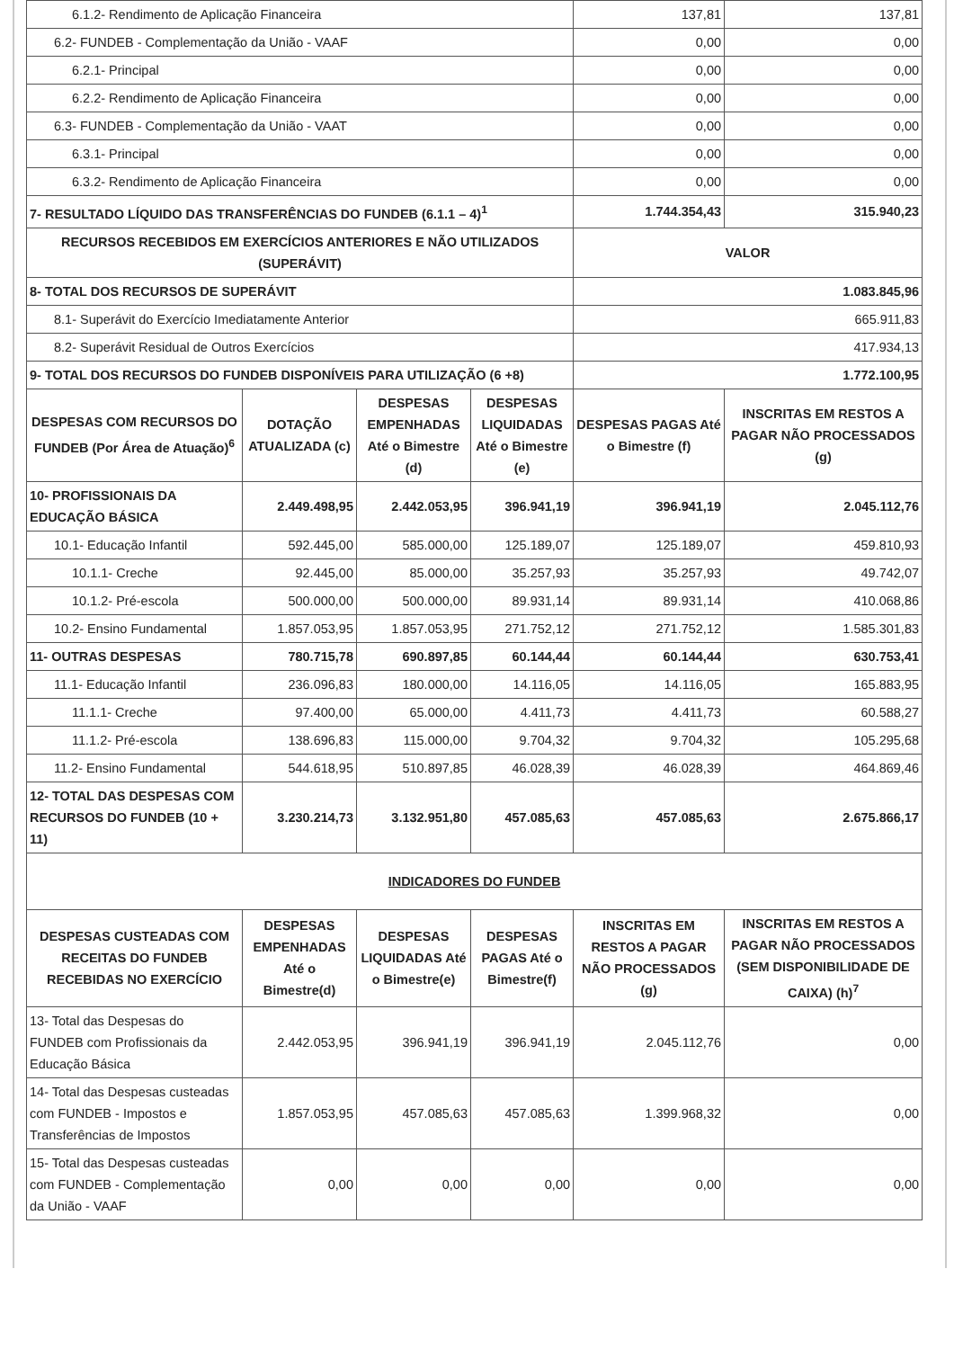| 6.1.2- Rendimento de Aplicação Financeira | | | | 137,81 | 137,81 |
| 6.2- FUNDEB - Complementação da União - VAAF | | | | 0,00 | 0,00 |
| 6.2.1- Principal | | | | 0,00 | 0,00 |
| 6.2.2- Rendimento de Aplicação Financeira | | | | 0,00 | 0,00 |
| 6.3- FUNDEB - Complementação da União - VAAT | | | | 0,00 | 0,00 |
| 6.3.1- Principal | | | | 0,00 | 0,00 |
| 6.3.2- Rendimento de Aplicação Financeira | | | | 0,00 | 0,00 |
| 7- RESULTADO LÍQUIDO DAS TRANSFERÊNCIAS DO FUNDEB (6.1.1 – 4)<sup>1</sup> | | | | 1.744.354,43 | 315.940,23 |
| RECURSOS RECEBIDOS EM EXERCÍCIOS ANTERIORES E NÃO UTILIZADOS (SUPERÁVIT) | | | | VALOR | |
| 8- TOTAL DOS RECURSOS DE SUPERÁVIT | | | | 1.083.845,96 | |
| 8.1- Superávit do Exercício Imediatamente Anterior | | | | 665.911,83 | |
| 8.2- Superávit Residual de Outros Exercícios | | | | 417.934,13 | |
| 9- TOTAL DOS RECURSOS DO FUNDEB DISPONÍVEIS PARA UTILIZAÇÃO (6 +8) | | | | 1.772.100,95 | |
| DESPESAS COM RECURSOS DO FUNDEB (Por Área de Atuação)<sup>6</sup> | DOTAÇÃO ATUALIZADA (c) | DESPESAS EMPENHADAS Até o Bimestre (d) | DESPESAS LIQUIDADAS Até o Bimestre (e) | DESPESAS PAGAS Até o Bimestre (f) | INSCRITAS EM RESTOS A PAGAR NÃO PROCESSADOS (g) |
| 10- PROFISSIONAIS DA EDUCAÇÃO BÁSICA | 2.449.498,95 | 2.442.053,95 | 396.941,19 | 396.941,19 | 2.045.112,76 |
| 10.1- Educação Infantil | 592.445,00 | 585.000,00 | 125.189,07 | 125.189,07 | 459.810,93 |
| 10.1.1- Creche | 92.445,00 | 85.000,00 | 35.257,93 | 35.257,93 | 49.742,07 |
| 10.1.2- Pré-escola | 500.000,00 | 500.000,00 | 89.931,14 | 89.931,14 | 410.068,86 |
| 10.2- Ensino Fundamental | 1.857.053,95 | 1.857.053,95 | 271.752,12 | 271.752,12 | 1.585.301,83 |
| 11- OUTRAS DESPESAS | 780.715,78 | 690.897,85 | 60.144,44 | 60.144,44 | 630.753,41 |
| 11.1- Educação Infantil | 236.096,83 | 180.000,00 | 14.116,05 | 14.116,05 | 165.883,95 |
| 11.1.1- Creche | 97.400,00 | 65.000,00 | 4.411,73 | 4.411,73 | 60.588,27 |
| 11.1.2- Pré-escola | 138.696,83 | 115.000,00 | 9.704,32 | 9.704,32 | 105.295,68 |
| 11.2- Ensino Fundamental | 544.618,95 | 510.897,85 | 46.028,39 | 46.028,39 | 464.869,46 |
| 12- TOTAL DAS DESPESAS COM RECURSOS DO FUNDEB (10 + 11) | 3.230.214,73 | 3.132.951,80 | 457.085,63 | 457.085,63 | 2.675.866,17 |
| INDICADORES DO FUNDEB | | | | | |
| DESPESAS CUSTEADAS COM RECEITAS DO FUNDEB RECEBIDAS NO EXERCÍCIO | DESPESAS EMPENHADAS Até o Bimestre(d) | DESPESAS LIQUIDADAS Até o Bimestre(e) | DESPESAS PAGAS Até o Bimestre(f) | INSCRITAS EM RESTOS A PAGAR NÃO PROCESSADOS (g) | INSCRITAS EM RESTOS A PAGAR NÃO PROCESSADOS (SEM DISPONIBILIDADE DE CAIXA) (h)<sup>7</sup> |
| 13- Total das Despesas do FUNDEB com Profissionais da Educação Básica | 2.442.053,95 | 396.941,19 | 396.941,19 | 2.045.112,76 | 0,00 |
| 14- Total das Despesas custeadas com FUNDEB - Impostos e Transferências de Impostos | 1.857.053,95 | 457.085,63 | 457.085,63 | 1.399.968,32 | 0,00 |
| 15- Total das Despesas custeadas com FUNDEB - Complementação da União - VAAF | 0,00 | 0,00 | 0,00 | 0,00 | 0,00 |